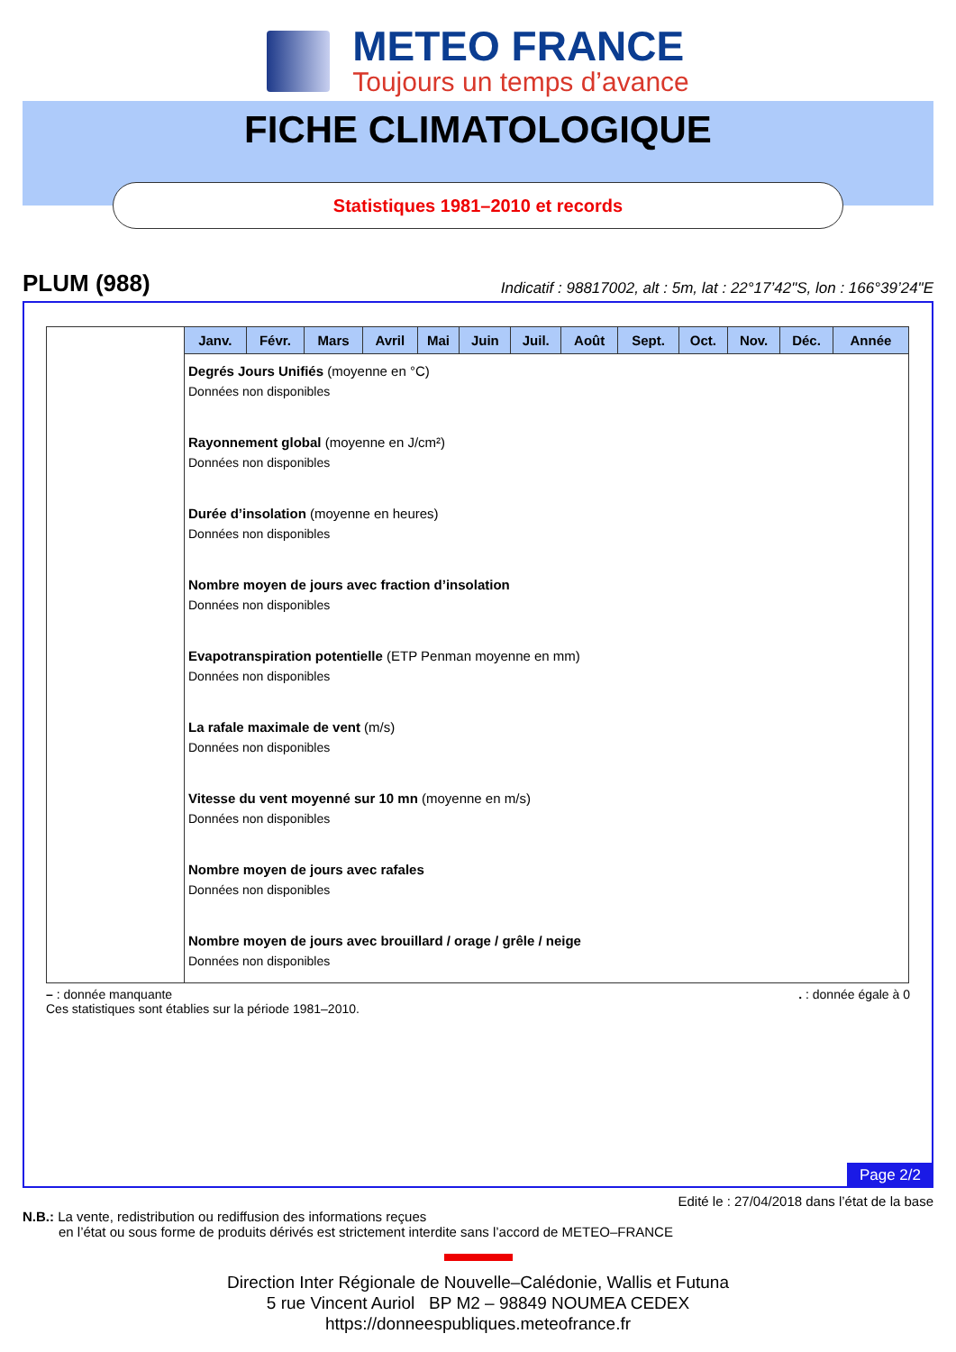METEO FRANCE
Toujours un temps d’avance
FICHE CLIMATOLOGIQUE
Statistiques 1981–2010 et records
PLUM (988) Indicatif : 98817002, alt : 5m, lat : 22°17’42"S, lon : 166°39’24"E
| | Janv. | Févr. | Mars | Avril | Mai | Juin | Juil. | Août | Sept. | Oct. | Nov. | Déc. | Année |
| | Degrés Jours Unifiés (moyenne en °C) Données non disponibles Rayonnement global (moyenne en J/cm²) Données non disponibles Durée d’insolation (moyenne en heures) Données non disponibles Nombre moyen de jours avec fraction d’insolation Données non disponibles Evapotranspiration potentielle (ETP Penman moyenne en mm) Données non disponibles La rafale maximale de vent (m/s) Données non disponibles Vitesse du vent moyenné sur 10 mn (moyenne en m/s) Données non disponibles Nombre moyen de jours avec rafales Données non disponibles Nombre moyen de jours avec brouillard / orage / grêle / neige Données non disponibles | | | | | | | | | | | | |
– : donnée manquante. : donnée égale à 0
Ces statistiques sont établies sur la période 1981–2010.
Page 2/2
Edité le : 27/04/2018 dans l’état de la base
N.B.: La vente, redistribution ou rediffusion des informations reçues
en l’état ou sous forme de produits dérivés est strictement interdite sans l’accord de METEO–FRANCE
Direction Inter Régionale de Nouvelle–Calédonie, Wallis et Futuna
5 rue Vincent Auriol BP M2 – 98849 NOUMEA CEDEX
https://donneespubliques.meteofrance.fr